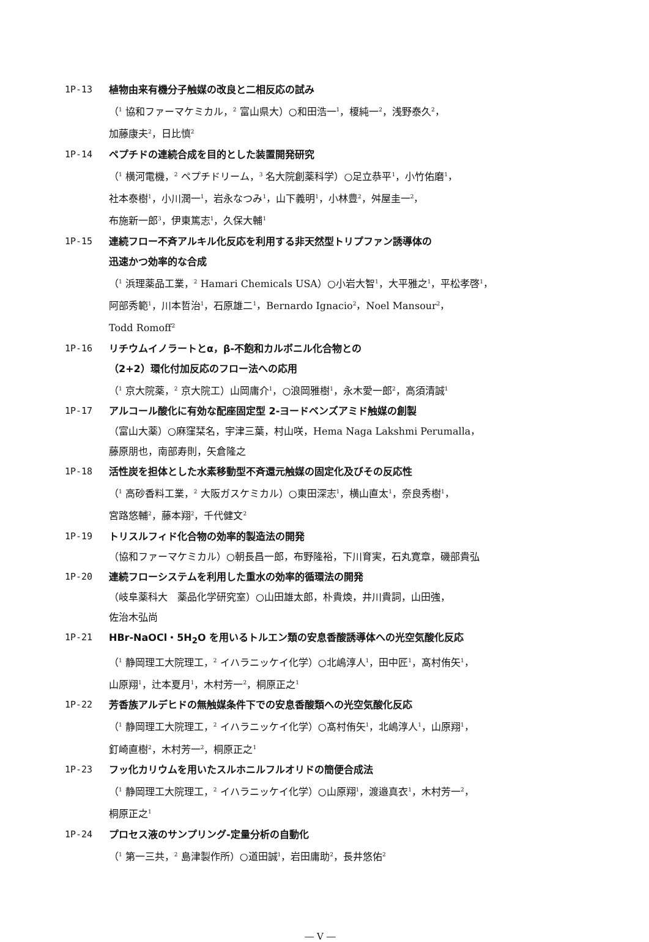1P-13 植物由来有機分子触媒の改良と二相反応の試み
（<sup>1</sup> 協和ファーマケミカル，<sup>2</sup> 富山県大）○和田浩一<sup>1</sup>，榎純一<sup>2</sup>，浅野泰久<sup>2</sup>，
加藤康夫<sup>2</sup>，日比慎<sup>2</sup>
1P-14 ペプチドの連続合成を目的とした装置開発研究
（<sup>1</sup> 横河電機，<sup>2</sup> ペプチドリーム，<sup>3</sup> 名大院創薬科学）○足立恭平<sup>1</sup>，小竹佑磨<sup>1</sup>，
社本泰樹<sup>1</sup>，小川潤一<sup>1</sup>，岩永なつみ<sup>1</sup>，山下義明<sup>1</sup>，小林豊<sup>2</sup>，舛屋圭一<sup>2</sup>，
布施新一郎<sup>3</sup>，伊東篤志<sup>1</sup>，久保大輔<sup>1</sup>
1P-15 連続フロー不斉アルキル化反応を利用する非天然型トリプファン誘導体の
迅速かつ効率的な合成
（<sup>1</sup> 浜理薬品工業，<sup>2</sup> Hamari Chemicals USA）○小岩大智<sup>1</sup>，大平雅之<sup>1</sup>，平松孝啓<sup>1</sup>，
阿部秀範<sup>1</sup>，川本哲治<sup>1</sup>，石原雄二<sup>1</sup>，Bernardo Ignacio<sup>2</sup>，Noel Mansour<sup>2</sup>，
Todd Romoff<sup>2</sup>
1P-16 リチウムイノラートとα，β-不飽和カルボニル化合物との
（2+2）環化付加反応のフロー法への応用
（<sup>1</sup> 京大院薬，<sup>2</sup> 京大院工）山岡庸介<sup>1</sup>，○浪岡雅樹<sup>1</sup>，永木愛一郎<sup>2</sup>，高須清誠<sup>1</sup>
1P-17 アルコール酸化に有効な配座固定型 2-ヨードベンズアミド触媒の創製
（富山大薬）○麻窪栞名，宇津三葉，村山咲，Hema Naga Lakshmi Perumalla，
藤原朋也，南部寿則，矢倉隆之
1P-18 活性炭を担体とした水素移動型不斉還元触媒の固定化及びその反応性
（<sup>1</sup> 高砂香料工業，<sup>2</sup> 大阪ガスケミカル）○東田深志<sup>1</sup>，横山直太<sup>1</sup>，奈良秀樹<sup>1</sup>，
宮路悠輔<sup>2</sup>，藤本翔<sup>2</sup>，千代健文<sup>2</sup>
1P-19 トリスルフィド化合物の効率的製造法の開発
（協和ファーマケミカル）○朝長昌一郎，布野隆裕，下川育実，石丸寛章，磯部貴弘
1P-20 連続フローシステムを利用した重水の効率的循環法の開発
（岐阜薬科大　薬品化学研究室）○山田雄太郎，朴貴煥，井川貴詞，山田強，
佐治木弘尚
1P-21 HBr-NaOCl・5H<sub>2</sub>O を用いるトルエン類の安息香酸誘導体への光空気酸化反応
（<sup>1</sup> 静岡理工大院理工，<sup>2</sup> イハラニッケイ化学）○北嶋淳人<sup>1</sup>，田中匠<sup>1</sup>，髙村侑矢<sup>1</sup>，
山原翔<sup>1</sup>，辻本夏月<sup>1</sup>，木村芳一<sup>2</sup>，桐原正之<sup>1</sup>
1P-22 芳香族アルデヒドの無触媒条件下での安息香酸類への光空気酸化反応
（<sup>1</sup> 静岡理工大院理工，<sup>2</sup> イハラニッケイ化学）○髙村侑矢<sup>1</sup>，北嶋淳人<sup>1</sup>，山原翔<sup>1</sup>，
釘崎直樹<sup>2</sup>，木村芳一<sup>2</sup>，桐原正之<sup>1</sup>
1P-23 フッ化カリウムを用いたスルホニルフルオリドの簡便合成法
（<sup>1</sup> 静岡理工大院理工，<sup>2</sup> イハラニッケイ化学）○山原翔<sup>1</sup>，渡邉真衣<sup>1</sup>，木村芳一<sup>2</sup>，
桐原正之<sup>1</sup>
1P-24 プロセス液のサンプリング-定量分析の自動化
（<sup>1</sup> 第一三共，<sup>2</sup> 島津製作所）○道田誠<sup>1</sup>，岩田庸助<sup>2</sup>，長井悠佑<sup>2</sup>
― V ―